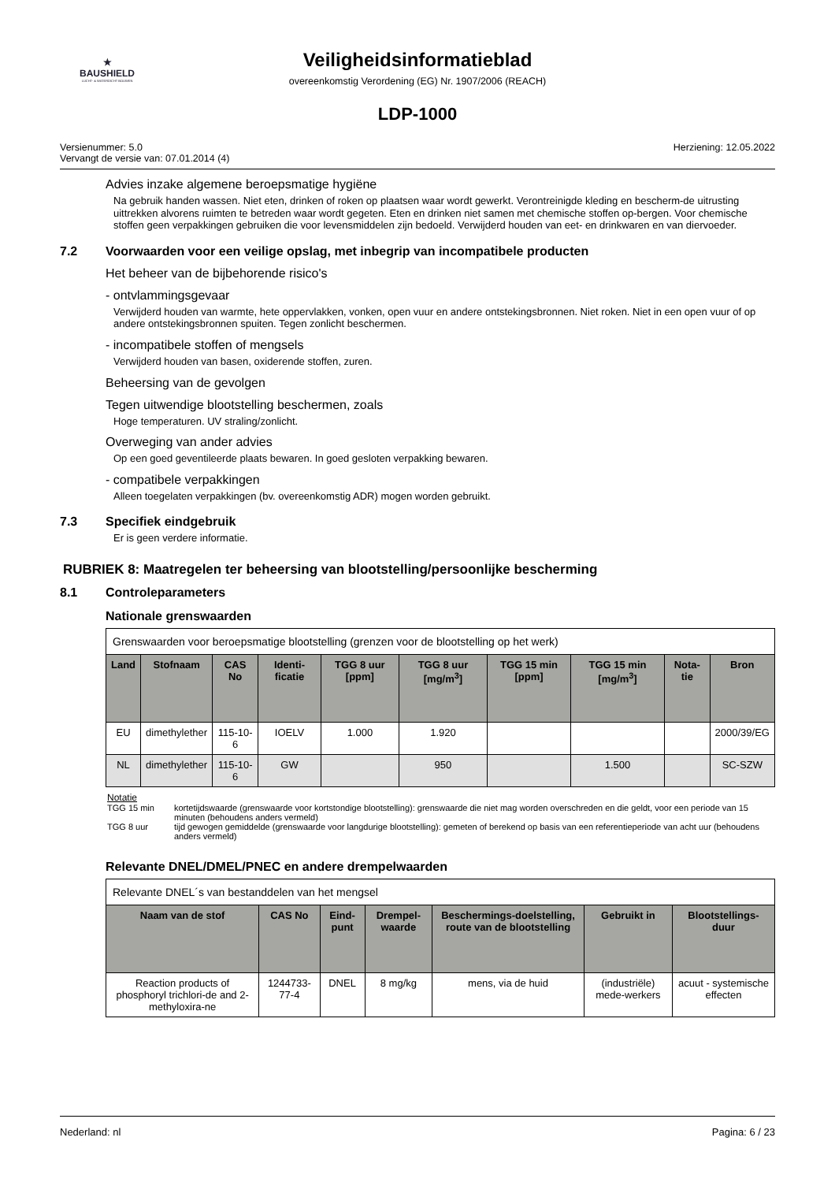★
BAUSHIELD
LUCHT- & WATERDICHT BOUWEN
Veiligheidsinformatieblad
overeenkomstig Verordening (EG) Nr. 1907/2006 (REACH)
LDP-1000
Versienummer: 5.0
Vervangt de versie van: 07.01.2014 (4)
Herziening: 12.05.2022
Advies inzake algemene beroepsmatige hygiëne
Na gebruik handen wassen. Niet eten, drinken of roken op plaatsen waar wordt gewerkt. Verontreinigde kleding en bescherm-de uitrusting uittrekken alvorens ruimten te betreden waar wordt gegeten. Eten en drinken niet samen met chemische stoffen op-bergen. Voor chemische stoffen geen verpakkingen gebruiken die voor levensmiddelen zijn bedoeld. Verwijderd houden van eet- en drinkwaren en van diervoeder.
7.2 Voorwaarden voor een veilige opslag, met inbegrip van incompatibele producten
Het beheer van de bijbehorende risico's
- ontvlammingsgevaar
Verwijderd houden van warmte, hete oppervlakken, vonken, open vuur en andere ontstekingsbronnen. Niet roken. Niet in een open vuur of op andere ontstekingsbronnen spuiten. Tegen zonlicht beschermen.
- incompatibele stoffen of mengsels
Verwijderd houden van basen, oxiderende stoffen, zuren.
Beheersing van de gevolgen
Tegen uitwendige blootstelling beschermen, zoals
Hoge temperaturen. UV straling/zonlicht.
Overweging van ander advies
Op een goed geventileerde plaats bewaren. In goed gesloten verpakking bewaren.
- compatibele verpakkingen
Alleen toegelaten verpakkingen (bv. overeenkomstig ADR) mogen worden gebruikt.
7.3 Specifiek eindgebruik
Er is geen verdere informatie.
RUBRIEK 8: Maatregelen ter beheersing van blootstelling/persoonlijke bescherming
8.1 Controleparameters
Nationale grenswaarden
| Grenswaarden voor beroepsmatige blootstelling (grenzen voor de blootstelling op het werk) | | | | | | | | | |
| Land | Stofnaam | CAS No | Identi-ficatie | TGG 8 uur [ppm] | TGG 8 uur [mg/m<sup>3</sup>] | TGG 15 min [ppm] | TGG 15 min [mg/m<sup>3</sup>] | Nota-tie | Bron |
| EU | dimethylether | 115-10-6 | IOELV | 1.000 | 1.920 | | | | 2000/39/EG |
| NL | dimethylether | 115-10-6 | GW | | 950 | | 1.500 | | SC-SZW |
Notatie
TGG 15 min kortetijdswaarde (grenswaarde voor kortstondige blootstelling): grenswaarde die niet mag worden overschreden en die geldt, voor een periode van 15 minuten (behoudens anders vermeld)
TGG 8 uur tijd gewogen gemiddelde (grenswaarde voor langdurige blootstelling): gemeten of berekend op basis van een referentieperiode van acht uur (behoudens anders vermeld)
Relevante DNEL/DMEL/PNEC en andere drempelwaarden
| Relevante DNEL´s van bestanddelen van het mengsel | | | | | | |
| Naam van de stof | CAS No | Eind-punt | Drempel-waarde | Beschermings-doelstelling, route van de blootstelling | Gebruikt in | Blootstellings-duur |
| Reaction products of phosphoryl trichlori-de and 2-methyloxira-ne | 1244733-77-4 | DNEL | 8 mg/kg | mens, via de huid | (industriële) mede-werkers | acuut - systemische effecten |
Nederland: nl Pagina: 6 / 23